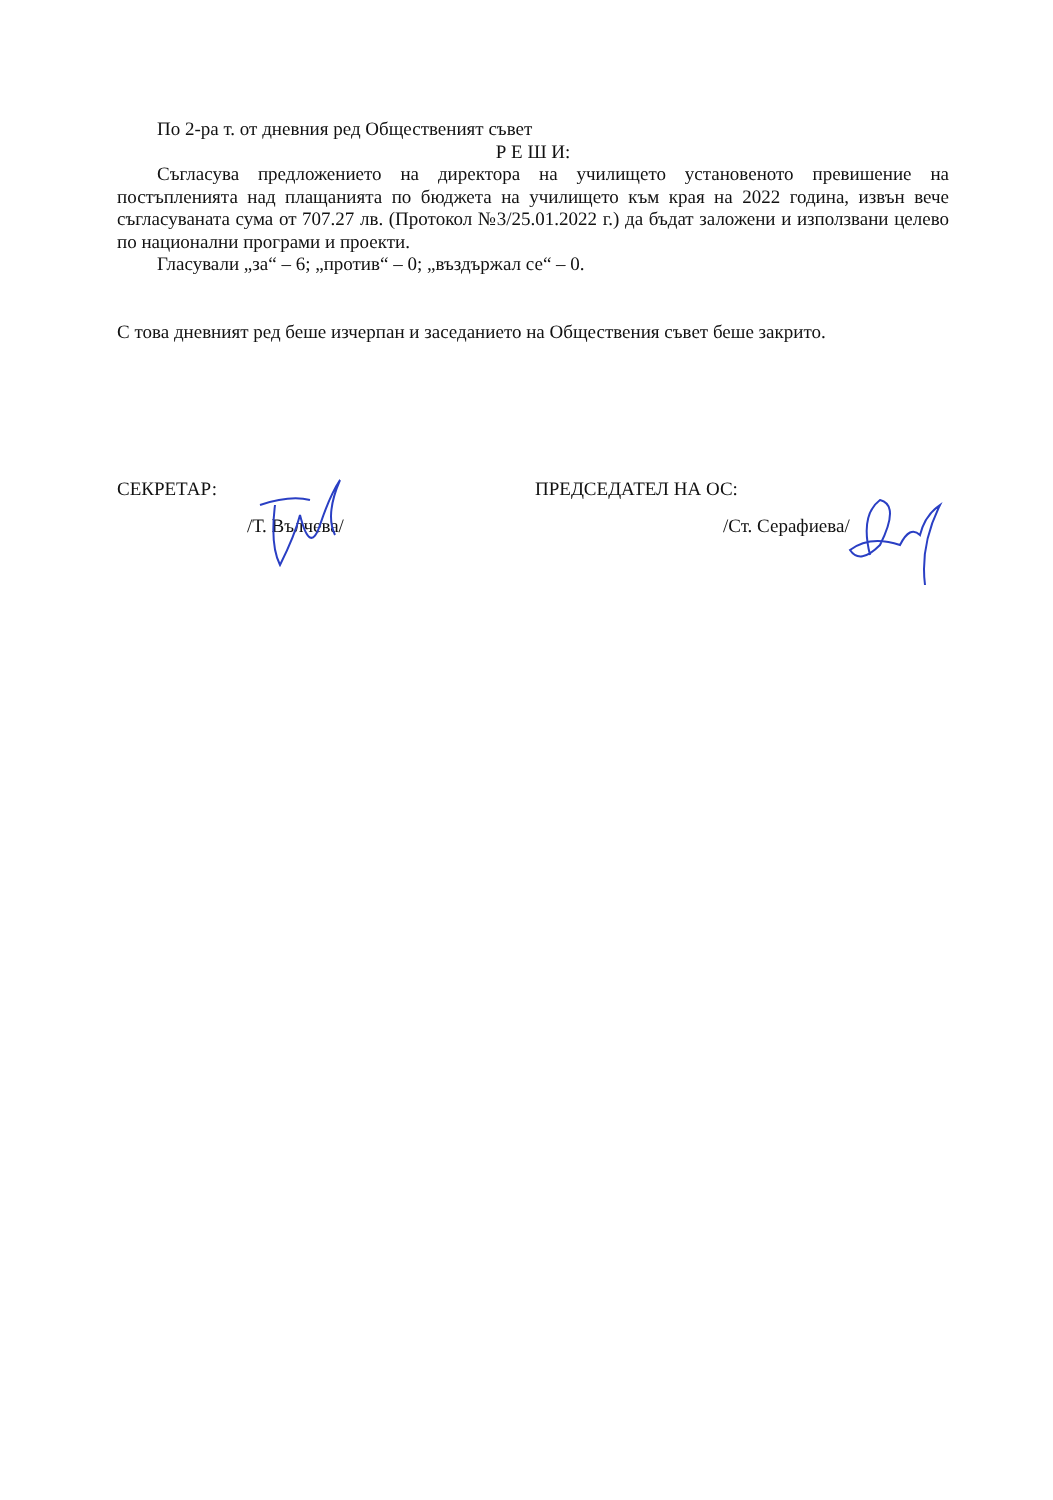По 2-ра т. от дневния ред Общественият съвет
Р Е Ш И:
Съгласува предложението на директора на училището установеното превишение на постъпленията над плащанията по бюджета на училището към края на 2022 година, извън вече съгласуваната сума от 707.27 лв. (Протокол №3/25.01.2022 г.) да бъдат заложени и използвани целево по национални програми и проекти.
Гласували „за“ – 6; „против“ – 0; „въздържал се“ – 0.
С това дневният ред беше изчерпан и заседанието на Обществения съвет беше закрито.
СЕКРЕТАР:
/Т. Вълчева/
ПРЕДСЕДАТЕЛ НА ОС:
/Ст. Серафиева/